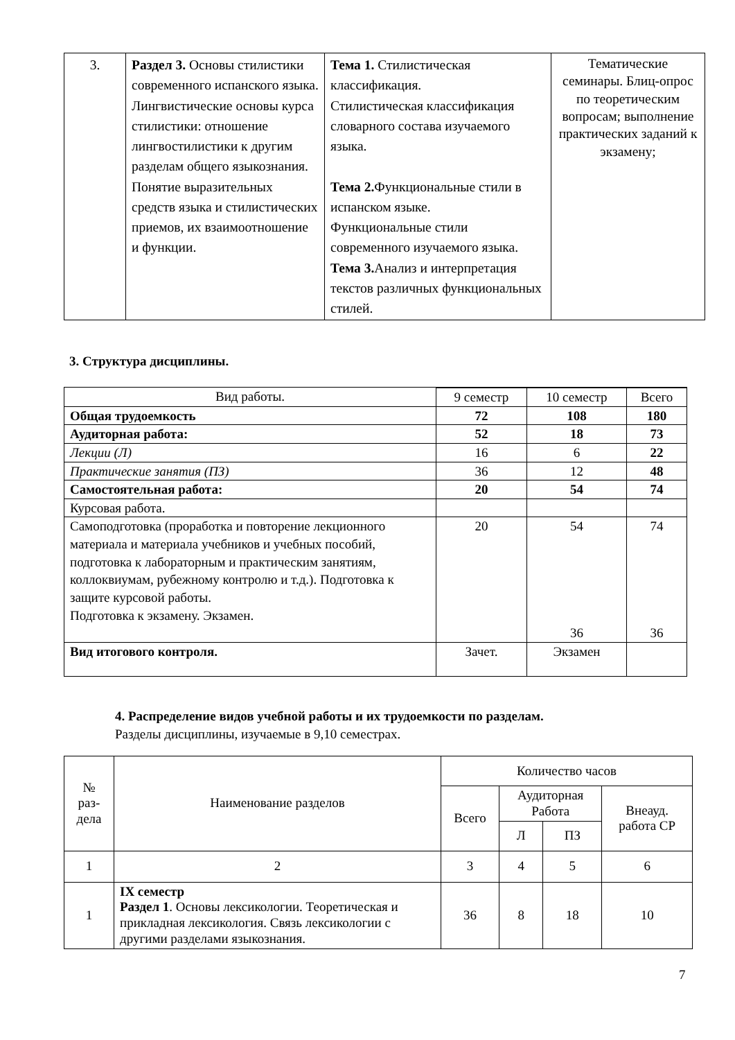| 3. | Раздел 3. Основы стилистики современного испанского языка. Лингвистические основы курса стилистики: отношение лингвостилистики к другим разделам общего языкознания. Понятие выразительных средств языка и стилистических приемов, их взаимоотношение и функции. | Тема 1. Стилистическая классификация. Стилистическая классификация словарного состава изучаемого языка. Тема 2. Функциональные стили в испанском языке. Функциональные стили современного изучаемого языка. Тема 3. Анализ и интерпретация текстов различных функциональных стилей. | Тематические семинары. Блиц-опрос по теоретическим вопросам; выполнение практических заданий к экзамену; |
3. Структура дисциплины.
| Вид работы. | | | |
| | 9 семестр | 10 семестр | Всего |
| Общая трудоемкость | 72 | 108 | 180 |
| Аудиторная работа: | 52 | 18 | 73 |
| Лекции (Л) | 16 | 6 | 22 |
| Практические занятия (ПЗ) | 36 | 12 | 48 |
| Самостоятельная работа: | 20 | 54 | 74 |
| Курсовая работа. | | | |
| Самоподготовка (проработка и повторение лекционного материала и материала учебников и учебных пособий, подготовка к лабораторным и практическим занятиям, коллоквиумам, рубежному контролю и т.д.). Подготовка к защите курсовой работы. Подготовка к экзамену. Экзамен. | 20 | 54 36 | 74 36 |
| Вид итогового контроля. | Зачет. | Экзамен | |
4. Распределение видов учебной работы и их трудоемкости по разделам.
Разделы дисциплины, изучаемые в 9,10 семестрах.
| № раз- дела | Наименование разделов | Количество часов | | | |
| --- | --- | --- | --- | --- | --- |
| | | Всего | Аудиторная Работа | | Внеауд. работа СР |
| | | | Л | ПЗ | |
| 1 | 2 | 3 | 4 | 5 | 6 |
| 1 | IX семестр Раздел 1 . Основы лексикологии. Теоретическая и прикладная лексикология. Связь лексикологии с другими разделами языкознания. | 36 | 8 | 18 | 10 |
7